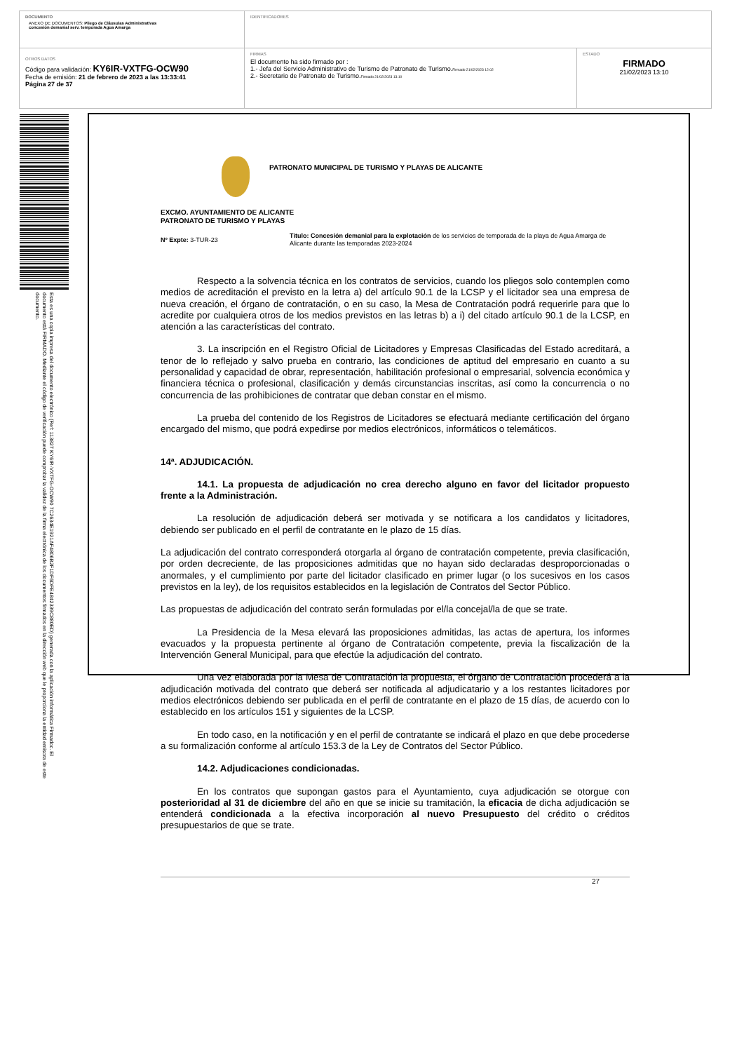DOCUMENTO
ANEXO DE DOCUMENTOS: Pliego de Cláusulas Administrativas
concesión demanial serv. temporada Agua Amarga
IDENTIFICADORES
OTROS DATOS
Código para validación: KY6IR-VXTFG-OCW90
Fecha de emisión: 21 de febrero de 2023 a las 13:33:41
Página 27 de 37
FIRMAS
El documento ha sido firmado por :
1.- Jefa del Servicio Administrativo de Turismo de Patronato de Turismo.Firmado 21/02/2023 12:02
2.- Secretario de Patronato de Turismo.Firmado 21/02/2023 13:10
ESTADO
FIRMADO
21/02/2023 13:10
Esta es una copia impresa del documento electrónico (Ref: 113827 KY6IR-VXTFG-OCW90 7C2634E1921AF4806B2F1DF6DFE4842339C880ED) generada con la aplicación informática Firmadoc. El documento está FIRMADO. Mediante el código de verificación puede comprobar la validez de la firma electrónica de los documentos firmados en la dirección web que le proporciona la entidad emisora de este documento.
PATRONATO MUNICIPAL DE TURISMO Y PLAYAS DE ALICANTE
EXCMO. AYUNTAMIENTO DE ALICANTE
PATRONATO DE TURISMO Y PLAYAS
Nº Expte: 3-TUR-23
Título: Concesión demanial para la explotación de los servicios de temporada de la playa de Agua Amarga de Alicante durante las temporadas 2023-2024
Respecto a la solvencia técnica en los contratos de servicios, cuando los pliegos solo contemplen como medios de acreditación el previsto en la letra a) del artículo 90.1 de la LCSP y el licitador sea una empresa de nueva creación, el órgano de contratación, o en su caso, la Mesa de Contratación podrá requerirle para que lo acredite por cualquiera otros de los medios previstos en las letras b) a i) del citado artículo 90.1 de la LCSP, en atención a las características del contrato.
3. La inscripción en el Registro Oficial de Licitadores y Empresas Clasificadas del Estado acreditará, a tenor de lo reflejado y salvo prueba en contrario, las condiciones de aptitud del empresario en cuanto a su personalidad y capacidad de obrar, representación, habilitación profesional o empresarial, solvencia económica y financiera técnica o profesional, clasificación y demás circunstancias inscritas, así como la concurrencia o no concurrencia de las prohibiciones de contratar que deban constar en el mismo.
La prueba del contenido de los Registros de Licitadores se efectuará mediante certificación del órgano encargado del mismo, que podrá expedirse por medios electrónicos, informáticos o telemáticos.
14ª. ADJUDICACIÓN.
14.1. La propuesta de adjudicación no crea derecho alguno en favor del licitador propuesto frente a la Administración.
La resolución de adjudicación deberá ser motivada y se notificara a los candidatos y licitadores, debiendo ser publicado en el perfil de contratante en le plazo de 15 días.
La adjudicación del contrato corresponderá otorgarla al órgano de contratación competente, previa clasificación, por orden decreciente, de las proposiciones admitidas que no hayan sido declaradas desproporcionadas o anormales, y el cumplimiento por parte del licitador clasificado en primer lugar (o los sucesivos en los casos previstos en la ley), de los requisitos establecidos en la legislación de Contratos del Sector Público.
Las propuestas de adjudicación del contrato serán formuladas por el/la concejal/la de que se trate.
La Presidencia de la Mesa elevará las proposiciones admitidas, las actas de apertura, los informes evacuados y la propuesta pertinente al órgano de Contratación competente, previa la fiscalización de la Intervención General Municipal, para que efectúe la adjudicación del contrato.
Una vez elaborada por la Mesa de Contratación la propuesta, el órgano de Contratación procederá a la adjudicación motivada del contrato que deberá ser notificada al adjudicatario y a los restantes licitadores por medios electrónicos debiendo ser publicada en el perfil de contratante en el plazo de 15 días, de acuerdo con lo establecido en los artículos 151 y siguientes de la LCSP.
En todo caso, en la notificación y en el perfil de contratante se indicará el plazo en que debe procederse a su formalización conforme al artículo 153.3 de la Ley de Contratos del Sector Público.
14.2. Adjudicaciones condicionadas.
En los contratos que supongan gastos para el Ayuntamiento, cuya adjudicación se otorgue con posterioridad al 31 de diciembre del año en que se inicie su tramitación, la eficacia de dicha adjudicación se entenderá condicionada a la efectiva incorporación al nuevo Presupuesto del crédito o créditos presupuestarios de que se trate.
27